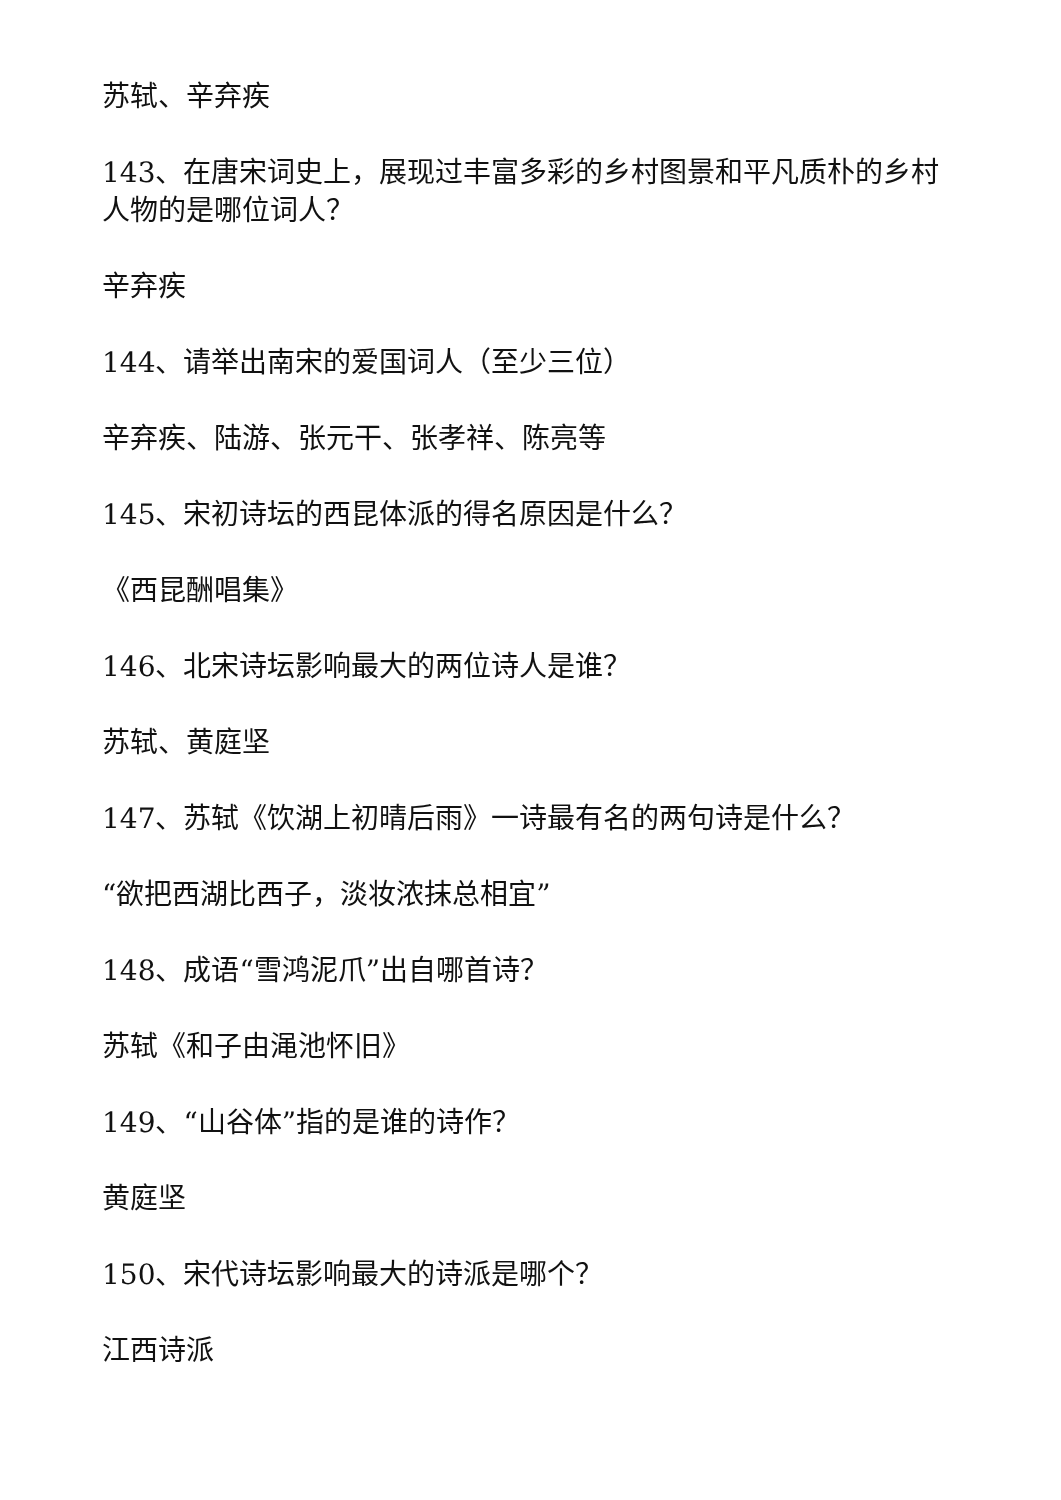苏轼、辛弃疾
143、在唐宋词史上，展现过丰富多彩的乡村图景和平凡质朴的乡村人物的是哪位词人？
辛弃疾
144、请举出南宋的爱国词人（至少三位）
辛弃疾、陆游、张元干、张孝祥、陈亮等
145、宋初诗坛的西昆体派的得名原因是什么？
《西昆酬唱集》
146、北宋诗坛影响最大的两位诗人是谁？
苏轼、黄庭坚
147、苏轼《饮湖上初晴后雨》一诗最有名的两句诗是什么？
“欲把西湖比西子，淡妆浓抹总相宜”
148、成语“雪鸿泥爪”出自哪首诗？
苏轼《和子由渑池怀旧》
149、“山谷体”指的是谁的诗作？
黄庭坚
150、宋代诗坛影响最大的诗派是哪个？
江西诗派